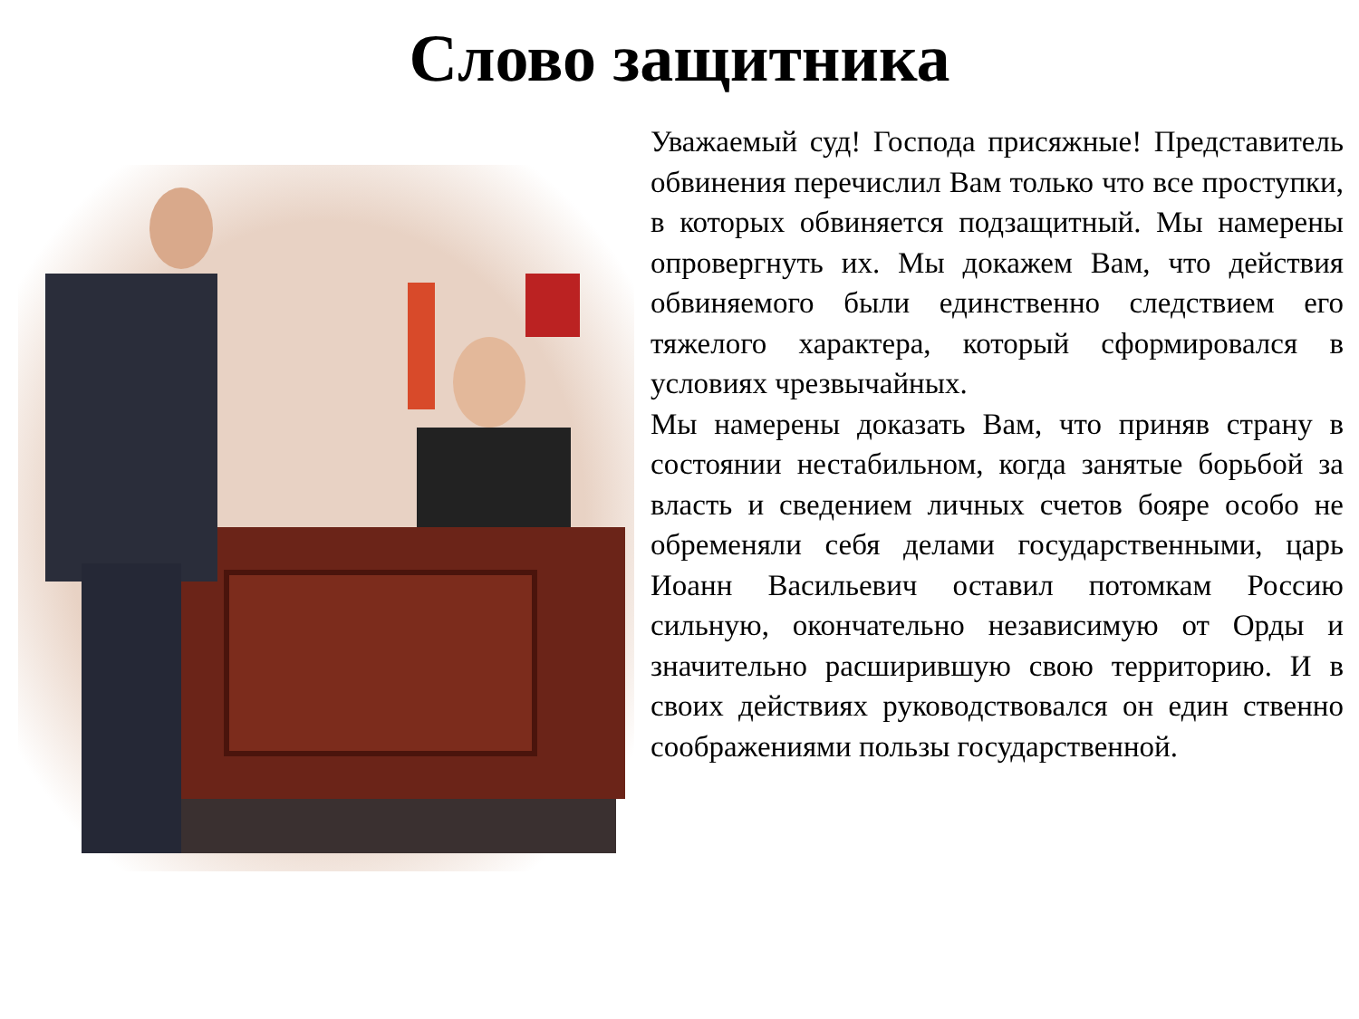Слово защитника
Уважаемый суд! Господа присяжные! Представитель обвинения перечислил Вам только что все проступки, в которых обвиняется подзащитный. Мы намерены опровергнуть их. Мы докажем Вам, что действия обвиняемого были единственно следствием его тяжелого характера, который сформировался в условиях чрезвычайных.
Мы намерены доказать Вам, что приняв страну в состоянии нестабильном, когда занятые борьбой за власть и сведением личных счетов бояре особо не обременяли себя делами государственными, царь Иоанн Васильевич оставил потомкам Россию сильную, окончательно независимую от Орды и значительно расширившую свою территорию. И в своих действиях руководствовался он един ственно соображениями пользы государственной.